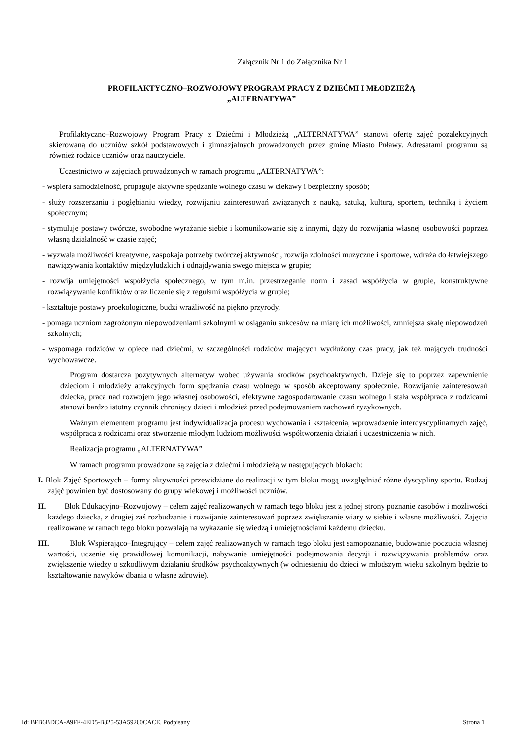Załącznik Nr 1 do Załącznika Nr 1
PROFILAKTYCZNO–ROZWOJOWY PROGRAM PRACY Z DZIEĆMI I MŁODZIEŻĄ
„ALTERNATYWA”
Profilaktyczno–Rozwojowy Program Pracy z Dziećmi i Młodzieżą „ALTERNATYWA” stanowi ofertę zajęć pozalekcyjnych skierowaną do uczniów szkół podstawowych i gimnazjalnych prowadzonych przez gminę Miasto Puławy. Adresatami programu są również rodzice uczniów oraz nauczyciele.
Uczestnictwo w zajęciach prowadzonych w ramach programu „ALTERNATYWA”:
- wspiera samodzielność, propaguje aktywne spędzanie wolnego czasu w ciekawy i bezpieczny sposób;
- służy rozszerzaniu i pogłębianiu wiedzy, rozwijaniu zainteresowań związanych z nauką, sztuką, kulturą, sportem, techniką i życiem społecznym;
- stymuluje postawy twórcze, swobodne wyrażanie siebie i komunikowanie się z innymi, dąży do rozwijania własnej osobowości poprzez własną działalność w czasie zajęć;
- wyzwala możliwości kreatywne, zaspokaja potrzeby twórczej aktywności, rozwija zdolności muzyczne i sportowe, wdraża do łatwiejszego nawiązywania kontaktów międzyludzkich i odnajdywania swego miejsca w grupie;
- rozwija umiejętności współżycia społecznego, w tym m.in. przestrzeganie norm i zasad współżycia w grupie, konstruktywne rozwiązywanie konfliktów oraz liczenie się z regułami współżycia w grupie;
- kształtuje postawy proekologiczne, budzi wrażliwość na piękno przyrody,
- pomaga uczniom zagrożonym niepowodzeniami szkolnymi w osiąganiu sukcesów na miarę ich możliwości, zmniejsza skalę niepowodzeń szkolnych;
- wspomaga rodziców w opiece nad dziećmi, w szczególności rodziców mających wydłużony czas pracy, jak też mających trudności wychowawcze.
Program dostarcza pozytywnych alternatyw wobec używania środków psychoaktywnych. Dzieje się to poprzez zapewnienie dzieciom i młodzieży atrakcyjnych form spędzania czasu wolnego w sposób akceptowany społecznie. Rozwijanie zainteresowań dziecka, praca nad rozwojem jego własnej osobowości, efektywne zagospodarowanie czasu wolnego i stała współpraca z rodzicami stanowi bardzo istotny czynnik chroniący dzieci i młodzież przed podejmowaniem zachowań ryzykownych.
Ważnym elementem programu jest indywidualizacja procesu wychowania i kształcenia, wprowadzenie interdyscyplinarnych zajęć, współpraca z rodzicami oraz stworzenie młodym ludziom możliwości współtworzenia działań i uczestniczenia w nich.
Realizacja programu „ALTERNATYWA”
W ramach programu prowadzone są zajęcia z dziećmi i młodzieżą w następujących blokach:
I. Blok Zajęć Sportowych – formy aktywności przewidziane do realizacji w tym bloku mogą uwzględniać różne dyscypliny sportu. Rodzaj zajęć powinien być dostosowany do grupy wiekowej i możliwości uczniów.
II. Blok Edukacyjno–Rozwojowy – celem zajęć realizowanych w ramach tego bloku jest z jednej strony poznanie zasobów i możliwości każdego dziecka, z drugiej zaś rozbudzanie i rozwijanie zainteresowań poprzez zwiększanie wiary w siebie i własne możliwości. Zajęcia realizowane w ramach tego bloku pozwalają na wykazanie się wiedzą i umiejętnościami każdemu dziecku.
III. Blok Wspierająco–Integrujący – celem zajęć realizowanych w ramach tego bloku jest samopoznanie, budowanie poczucia własnej wartości, uczenie się prawidłowej komunikacji, nabywanie umiejętności podejmowania decyzji i rozwiązywania problemów oraz zwiększenie wiedzy o szkodliwym działaniu środków psychoaktywnych (w odniesieniu do dzieci w młodszym wieku szkolnym będzie to kształtowanie nawyków dbania o własne zdrowie).
Id: BFB6BDCA-A9FF-4ED5-B825-53A59200CACE. Podpisany Strona 1